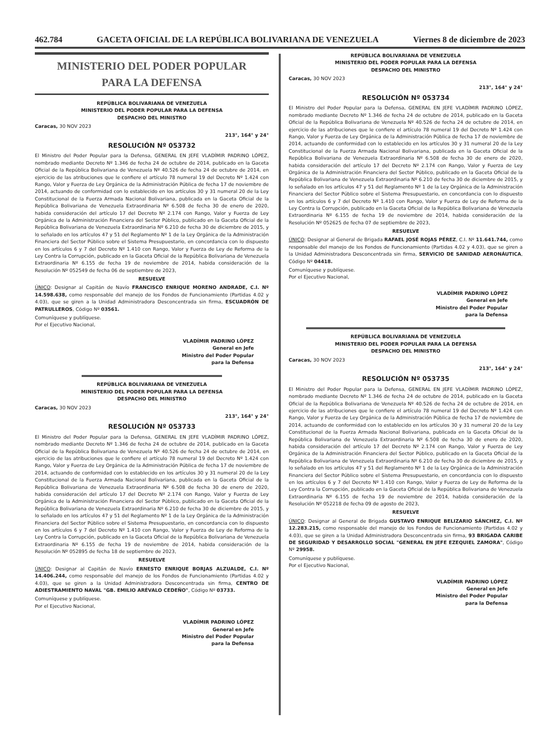462.784 GACETA OFICIAL DE LA REPÚBLICA BOLIVARIANA DE VENEZUELA Viernes 8 de diciembre de 2023
MINISTERIO DEL PODER POPULAR
PARA LA DEFENSA
REPÚBLICA BOLIVARIANA DE VENEZUELA
MINISTERIO DEL PODER POPULAR PARA LA DEFENSA
DESPACHO DEL MINISTRO
Caracas, 30 NOV 2023
213°, 164° y 24°
RESOLUCIÓN Nº 053732
El Ministro del Poder Popular para la Defensa, GENERAL EN JEFE VLADÍMIR PADRINO LÓPEZ, nombrado mediante Decreto Nº 1.346 de fecha 24 de octubre de 2014, publicado en la Gaceta Oficial de la República Bolivariana de Venezuela Nº 40.526 de fecha 24 de octubre de 2014, en ejercicio de las atribuciones que le confiere el artículo 78 numeral 19 del Decreto Nº 1.424 con Rango, Valor y Fuerza de Ley Orgánica de la Administración Pública de fecha 17 de noviembre de 2014, actuando de conformidad con lo establecido en los artículos 30 y 31 numeral 20 de la Ley Constitucional de la Fuerza Armada Nacional Bolivariana, publicada en la Gaceta Oficial de la República Bolivariana de Venezuela Extraordinaria Nº 6.508 de fecha 30 de enero de 2020, habida consideración del artículo 17 del Decreto Nº 2.174 con Rango, Valor y Fuerza de Ley Orgánica de la Administración Financiera del Sector Público, publicado en la Gaceta Oficial de la República Bolivariana de Venezuela Extraordinaria Nº 6.210 de fecha 30 de diciembre de 2015, y lo señalado en los artículos 47 y 51 del Reglamento Nº 1 de la Ley Orgánica de la Administración Financiera del Sector Público sobre el Sistema Presupuestario, en concordancia con lo dispuesto en los artículos 6 y 7 del Decreto Nº 1.410 con Rango, Valor y Fuerza de Ley de Reforma de la Ley Contra la Corrupción, publicado en la Gaceta Oficial de la República Bolivariana de Venezuela Extraordinaria Nº 6.155 de fecha 19 de noviembre de 2014, habida consideración de la Resolución Nº 052549 de fecha 06 de septiembre de 2023,
RESUELVE
ÚNICO: Designar al Capitán de Navío FRANCISCO ENRIQUE MORENO ANDRADE, C.I. Nº 14.598.638, como responsable del manejo de los Fondos de Funcionamiento (Partidas 4.02 y 4.03), que se giren a la Unidad Administradora Desconcentrada sin firma, ESCUADRÓN DE PATRULLEROS, Código Nº 03561.
Comuníquese y publíquese.
Por el Ejecutivo Nacional,
VLADÍMIR PADRINO LÓPEZ
General en Jefe
Ministro del Poder Popular
para la Defensa
REPÚBLICA BOLIVARIANA DE VENEZUELA
MINISTERIO DEL PODER POPULAR PARA LA DEFENSA
DESPACHO DEL MINISTRO
Caracas, 30 NOV 2023
213°, 164° y 24°
RESOLUCIÓN Nº 053733
El Ministro del Poder Popular para la Defensa, GENERAL EN JEFE VLADÍMIR PADRINO LÓPEZ, nombrado mediante Decreto Nº 1.346 de fecha 24 de octubre de 2014, publicado en la Gaceta Oficial de la República Bolivariana de Venezuela Nº 40.526 de fecha 24 de octubre de 2014, en ejercicio de las atribuciones que le confiere el artículo 78 numeral 19 del Decreto Nº 1.424 con Rango, Valor y Fuerza de Ley Orgánica de la Administración Pública de fecha 17 de noviembre de 2014, actuando de conformidad con lo establecido en los artículos 30 y 31 numeral 20 de la Ley Constitucional de la Fuerza Armada Nacional Bolivariana, publicada en la Gaceta Oficial de la República Bolivariana de Venezuela Extraordinaria Nº 6.508 de fecha 30 de enero de 2020, habida consideración del artículo 17 del Decreto Nº 2.174 con Rango, Valor y Fuerza de Ley Orgánica de la Administración Financiera del Sector Público, publicado en la Gaceta Oficial de la República Bolivariana de Venezuela Extraordinaria Nº 6.210 de fecha 30 de diciembre de 2015, y lo señalado en los artículos 47 y 51 del Reglamento Nº 1 de la Ley Orgánica de la Administración Financiera del Sector Público sobre el Sistema Presupuestario, en concordancia con lo dispuesto en los artículos 6 y 7 del Decreto Nº 1.410 con Rango, Valor y Fuerza de Ley de Reforma de la Ley Contra la Corrupción, publicado en la Gaceta Oficial de la República Bolivariana de Venezuela Extraordinaria Nº 6.155 de fecha 19 de noviembre de 2014, habida consideración de la Resolución Nº 052895 de fecha 18 de septiembre de 2023,
RESUELVE
ÚNICO: Designar al Capitán de Navío ERNESTO ENRIQUE BORJAS ALZUALDE, C.I. Nº 14.406.244, como responsable del manejo de los Fondos de Funcionamiento (Partidas 4.02 y 4.03), que se giren a la Unidad Administradora Desconcentrada sin firma, CENTRO DE ADIESTRAMIENTO NAVAL "GB. EMILIO ARÉVALO CEDEÑO", Código Nº 03733.
Comuníquese y publíquese.
Por el Ejecutivo Nacional,
VLADÍMIR PADRINO LÓPEZ
General en Jefe
Ministro del Poder Popular
para la Defensa
REPÚBLICA BOLIVARIANA DE VENEZUELA
MINISTERIO DEL PODER POPULAR PARA LA DEFENSA
DESPACHO DEL MINISTRO
Caracas, 30 NOV 2023
213°, 164° y 24°
RESOLUCIÓN Nº 053734
El Ministro del Poder Popular para la Defensa, GENERAL EN JEFE VLADÍMIR PADRINO LÓPEZ, nombrado mediante Decreto Nº 1.346 de fecha 24 de octubre de 2014, publicado en la Gaceta Oficial de la República Bolivariana de Venezuela Nº 40.526 de fecha 24 de octubre de 2014, en ejercicio de las atribuciones que le confiere el artículo 78 numeral 19 del Decreto Nº 1.424 con Rango, Valor y Fuerza de Ley Orgánica de la Administración Pública de fecha 17 de noviembre de 2014, actuando de conformidad con lo establecido en los artículos 30 y 31 numeral 20 de la Ley Constitucional de la Fuerza Armada Nacional Bolivariana, publicada en la Gaceta Oficial de la República Bolivariana de Venezuela Extraordinaria Nº 6.508 de fecha 30 de enero de 2020, habida consideración del artículo 17 del Decreto Nº 2.174 con Rango, Valor y Fuerza de Ley Orgánica de la Administración Financiera del Sector Público, publicado en la Gaceta Oficial de la República Bolivariana de Venezuela Extraordinaria Nº 6.210 de fecha 30 de diciembre de 2015, y lo señalado en los artículos 47 y 51 del Reglamento Nº 1 de la Ley Orgánica de la Administración Financiera del Sector Público sobre el Sistema Presupuestario, en concordancia con lo dispuesto en los artículos 6 y 7 del Decreto Nº 1.410 con Rango, Valor y Fuerza de Ley de Reforma de la Ley Contra la Corrupción, publicado en la Gaceta Oficial de la República Bolivariana de Venezuela Extraordinaria Nº 6.155 de fecha 19 de noviembre de 2014, habida consideración de la Resolución Nº 052625 de fecha 07 de septiembre de 2023,
RESUELVE
ÚNICO: Designar al General de Brigada RAFAEL JOSÉ ROJAS PÉREZ, C.I. Nº 11.641.744, como responsable del manejo de los Fondos de Funcionamiento (Partidas 4.02 y 4.03), que se giren a la Unidad Administradora Desconcentrada sin firma, SERVICIO DE SANIDAD AERONÁUTICA, Código Nº 04418.
Comuníquese y publíquese.
Por el Ejecutivo Nacional,
VLADÍMIR PADRINO LÓPEZ
General en Jefe
Ministro del Poder Popular
para la Defensa
REPÚBLICA BOLIVARIANA DE VENEZUELA
MINISTERIO DEL PODER POPULAR PARA LA DEFENSA
DESPACHO DEL MINISTRO
Caracas, 30 NOV 2023
213°, 164° y 24°
RESOLUCIÓN Nº 053735
El Ministro del Poder Popular para la Defensa, GENERAL EN JEFE VLADÍMIR PADRINO LÓPEZ, nombrado mediante Decreto Nº 1.346 de fecha 24 de octubre de 2014, publicado en la Gaceta Oficial de la República Bolivariana de Venezuela Nº 40.526 de fecha 24 de octubre de 2014, en ejercicio de las atribuciones que le confiere el artículo 78 numeral 19 del Decreto Nº 1.424 con Rango, Valor y Fuerza de Ley Orgánica de la Administración Pública de fecha 17 de noviembre de 2014, actuando de conformidad con lo establecido en los artículos 30 y 31 numeral 20 de la Ley Constitucional de la Fuerza Armada Nacional Bolivariana, publicada en la Gaceta Oficial de la República Bolivariana de Venezuela Extraordinaria Nº 6.508 de fecha 30 de enero de 2020, habida consideración del artículo 17 del Decreto Nº 2.174 con Rango, Valor y Fuerza de Ley Orgánica de la Administración Financiera del Sector Público, publicado en la Gaceta Oficial de la República Bolivariana de Venezuela Extraordinaria Nº 6.210 de fecha 30 de diciembre de 2015, y lo señalado en los artículos 47 y 51 del Reglamento Nº 1 de la Ley Orgánica de la Administración Financiera del Sector Público sobre el Sistema Presupuestario, en concordancia con lo dispuesto en los artículos 6 y 7 del Decreto Nº 1.410 con Rango, Valor y Fuerza de Ley de Reforma de la Ley Contra la Corrupción, publicado en la Gaceta Oficial de la República Bolivariana de Venezuela Extraordinaria Nº 6.155 de fecha 19 de noviembre de 2014, habida consideración de la Resolución Nº 052218 de fecha 09 de agosto de 2023,
RESUELVE
ÚNICO: Designar al General de Brigada GUSTAVO ENRIQUE BELIZARIO SÁNCHEZ, C.I. Nº 12.283.215, como responsable del manejo de los Fondos de Funcionamiento (Partidas 4.02 y 4.03), que se giren a la Unidad Administradora Desconcentrada sin firma, 93 BRIGADA CARIBE DE SEGURIDAD Y DESARROLLO SOCIAL "GENERAL EN JEFE EZEQUIEL ZAMORA", Código Nº 29958.
Comuníquese y publíquese.
Por el Ejecutivo Nacional,
VLADÍMIR PADRINO LÓPEZ
General en Jefe
Ministro del Poder Popular
para la Defensa